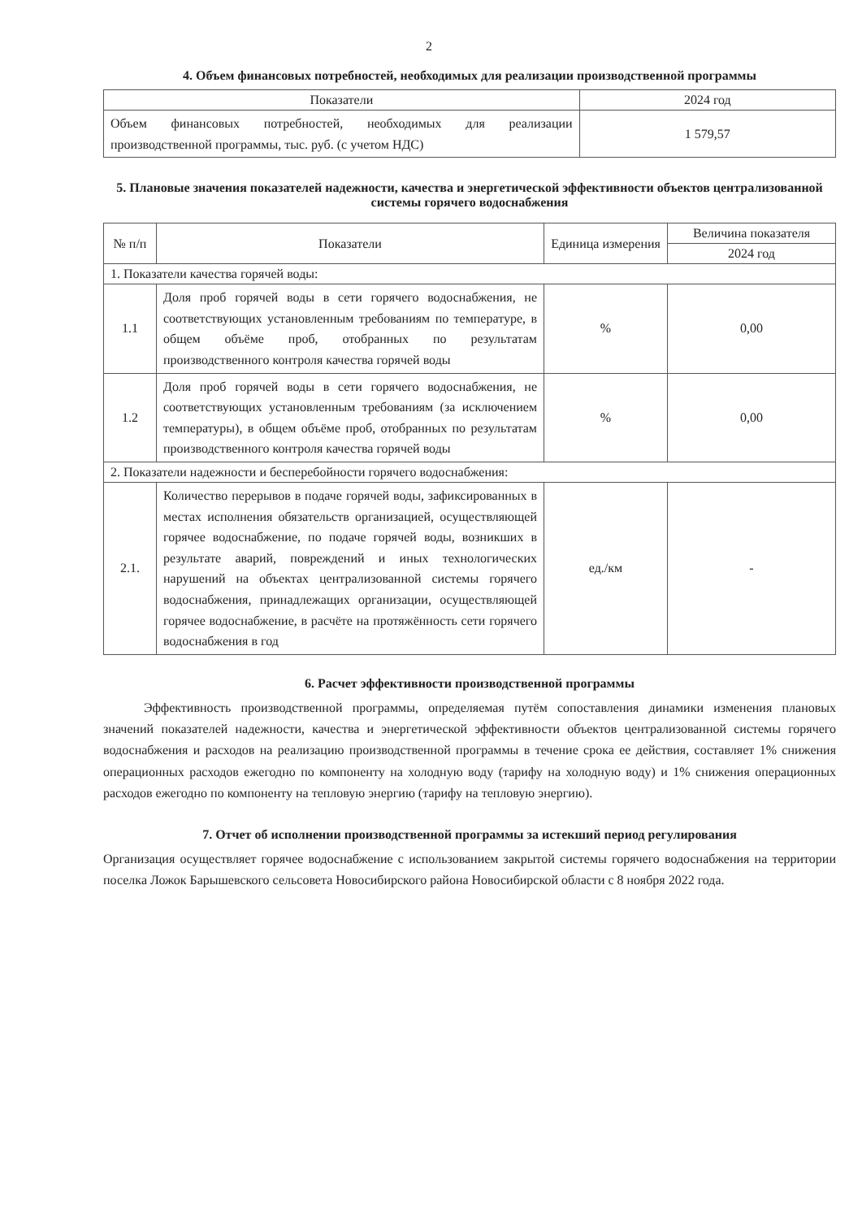2
4. Объем финансовых потребностей, необходимых для реализации производственной программы
| Показатели | 2024 год |
| --- | --- |
| Объем финансовых потребностей, необходимых для реализации производственной программы, тыс. руб. (с учетом НДС) | 1 579,57 |
5. Плановые значения показателей надежности, качества и энергетической эффективности объектов централизованной системы горячего водоснабжения
| № п/п | Показатели | Единица измерения | Величина показателя |
| --- | --- | --- | --- |
| | | | 2024 год |
| 1. Показатели качества горячей воды: | | | |
| 1.1 | Доля проб горячей воды в сети горячего водоснабжения, не соответствующих установленным требованиям по температуре, в общем объёме проб, отобранных по результатам производственного контроля качества горячей воды | % | 0,00 |
| 1.2 | Доля проб горячей воды в сети горячего водоснабжения, не соответствующих установленным требованиям (за исключением температуры), в общем объёме проб, отобранных по результатам производственного контроля качества горячей воды | % | 0,00 |
| 2. Показатели надежности и бесперебойности горячего водоснабжения: | | | |
| 2.1. | Количество перерывов в подаче горячей воды, зафиксированных в местах исполнения обязательств организацией, осуществляющей горячее водоснабжение, по подаче горячей воды, возникших в результате аварий, повреждений и иных технологических нарушений на объектах централизованной системы горячего водоснабжения, принадлежащих организации, осуществляющей горячее водоснабжение, в расчёте на протяжённость сети горячего водоснабжения в год | ед./км | - |
6. Расчет эффективности производственной программы
Эффективность производственной программы, определяемая путём сопоставления динамики изменения плановых значений показателей надежности, качества и энергетической эффективности объектов централизованной системы горячего водоснабжения и расходов на реализацию производственной программы в течение срока ее действия, составляет 1% снижения операционных расходов ежегодно по компоненту на холодную воду (тарифу на холодную воду) и 1% снижения операционных расходов ежегодно по компоненту на тепловую энергию (тарифу на тепловую энергию).
7. Отчет об исполнении производственной программы за истекший период регулирования
Организация осуществляет горячее водоснабжение с использованием закрытой системы горячего водоснабжения на территории поселка Ложок Барышевского сельсовета Новосибирского района Новосибирской области с 8 ноября 2022 года.